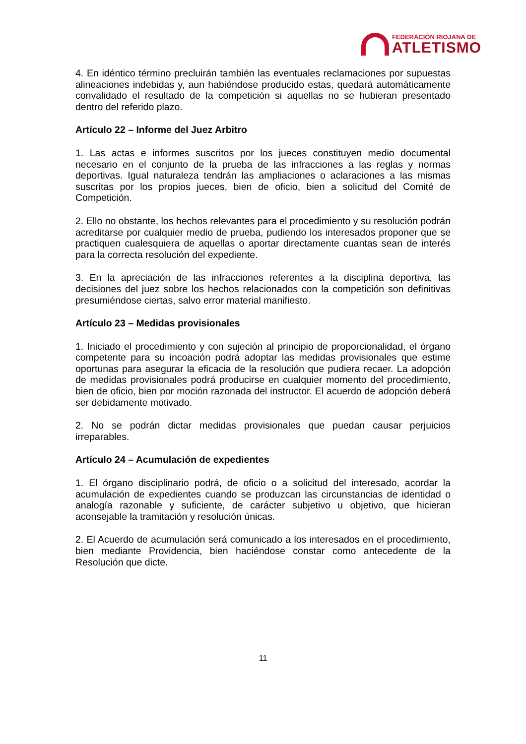FEDERACIÓN RIOJANA DE
ATLETISMO
4. En idéntico término precluirán también las eventuales reclamaciones por supuestas alineaciones indebidas y, aun habiéndose producido estas, quedará automáticamente convalidado el resultado de la competición si aquellas no se hubieran presentado dentro del referido plazo.
Artículo 22 – Informe del Juez Arbitro
1. Las actas e informes suscritos por los jueces constituyen medio documental necesario en el conjunto de la prueba de las infracciones a las reglas y normas deportivas. Igual naturaleza tendrán las ampliaciones o aclaraciones a las mismas suscritas por los propios jueces, bien de oficio, bien a solicitud del Comité de Competición.
2. Ello no obstante, los hechos relevantes para el procedimiento y su resolución podrán acreditarse por cualquier medio de prueba, pudiendo los interesados proponer que se practiquen cualesquiera de aquellas o aportar directamente cuantas sean de interés para la correcta resolución del expediente.
3. En la apreciación de las infracciones referentes a la disciplina deportiva, las decisiones del juez sobre los hechos relacionados con la competición son definitivas presumiéndose ciertas, salvo error material manifiesto.
Artículo 23 – Medidas provisionales
1. Iniciado el procedimiento y con sujeción al principio de proporcionalidad, el órgano competente para su incoación podrá adoptar las medidas provisionales que estime oportunas para asegurar la eficacia de la resolución que pudiera recaer. La adopción de medidas provisionales podrá producirse en cualquier momento del procedimiento, bien de oficio, bien por moción razonada del instructor. El acuerdo de adopción deberá ser debidamente motivado.
2. No se podrán dictar medidas provisionales que puedan causar perjuicios irreparables.
Artículo 24 – Acumulación de expedientes
1. El órgano disciplinario podrá, de oficio o a solicitud del interesado, acordar la acumulación de expedientes cuando se produzcan las circunstancias de identidad o analogía razonable y suficiente, de carácter subjetivo u objetivo, que hicieran aconsejable la tramitación y resolución únicas.
2. El Acuerdo de acumulación será comunicado a los interesados en el procedimiento, bien mediante Providencia, bien haciéndose constar como antecedente de la Resolución que dicte.
11